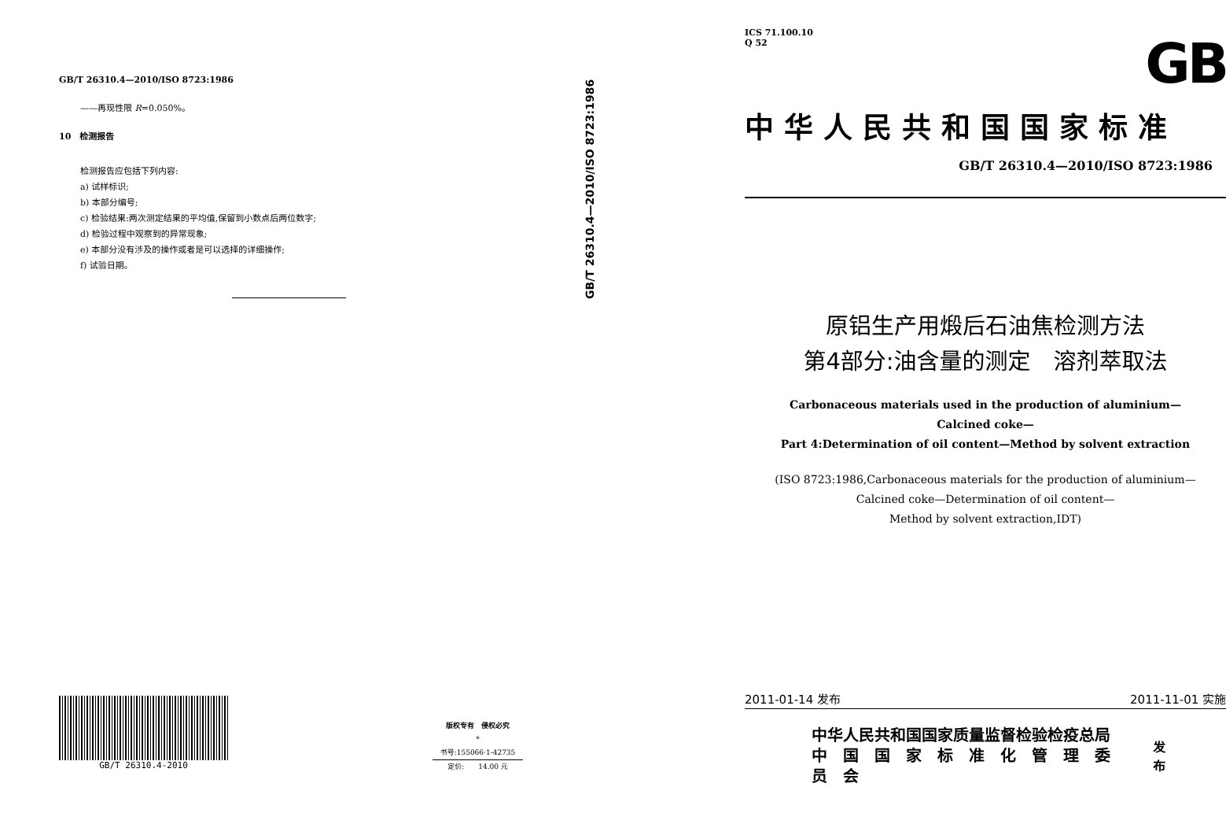GB/T 26310.4—2010/ISO 8723:1986
——再现性限 R=0.050%。
10　检测报告
检测报告应包括下列内容:
a) 试样标识;
b) 本部分编号;
c) 检验结果:两次测定结果的平均值,保留到小数点后两位数字;
d) 检验过程中观察到的异常现象;
e) 本部分没有涉及的操作或者是可以选择的详细操作;
f) 试验日期。
GB/T 26310.4-2010
版权专有　侵权必究
*
书号:155066·1-42735
定价:　　14.00 元
GB/T 26310.4—2010/ISO 8723:1986
ICS 71.100.10
Q 52
GB
中华人民共和国国家标准
GB/T 26310.4—2010/ISO 8723:1986
原铝生产用煅后石油焦检测方法
第4部分:油含量的测定　溶剂萃取法
Carbonaceous materials used in the production of aluminium—
Calcined coke—
Part 4:Determination of oil content—Method by solvent extraction
(ISO 8723:1986,Carbonaceous materials for the production of aluminium—
Calcined coke—Determination of oil content—
Method by solvent extraction,IDT)
2011-01-14 发布 2011-11-01 实施
中华人民共和国国家质量监督检验检疫总局
中　国　国　家　标　准　化　管　理　委　员　会
发 布